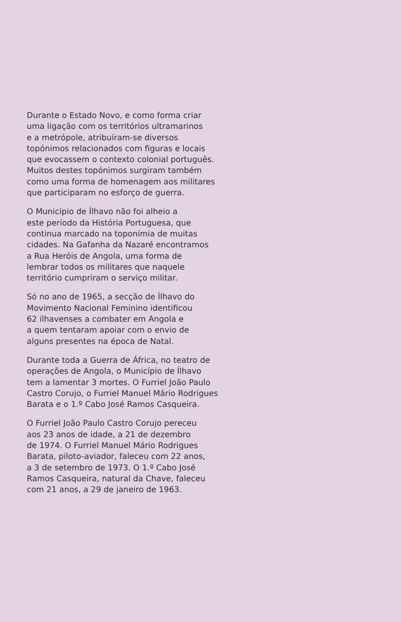Durante o Estado Novo, e como forma criar
uma ligação com os territórios ultramarinos
e a metrópole, atribuíram-se diversos
topónimos relacionados com figuras e locais
que evocassem o contexto colonial português.
Muitos destes topónimos surgiram também
como uma forma de homenagem aos militares
que participaram no esforço de guerra.
O Município de Ílhavo não foi alheio a
este período da História Portuguesa, que
continua marcado na toponímia de muitas
cidades. Na Gafanha da Nazaré encontramos
a Rua Heróis de Angola, uma forma de
lembrar todos os militares que naquele
território cumpriram o serviço militar.
Só no ano de 1965, a secção de Ílhavo do
Movimento Nacional Feminino identificou
62 ilhavenses a combater em Angola e
a quem tentaram apoiar com o envio de
alguns presentes na época de Natal.
Durante toda a Guerra de África, no teatro de
operações de Angola, o Município de Ílhavo
tem a lamentar 3 mortes. O Furriel João Paulo
Castro Corujo, o Furriel Manuel Mário Rodrigues
Barata e o 1.º Cabo José Ramos Casqueira.
O Furriel João Paulo Castro Corujo pereceu
aos 23 anos de idade, a 21 de dezembro
de 1974. O Furriel Manuel Mário Rodrigues
Barata, piloto-aviador, faleceu com 22 anos,
a 3 de setembro de 1973. O 1.º Cabo José
Ramos Casqueira, natural da Chave, faleceu
com 21 anos, a 29 de janeiro de 1963.